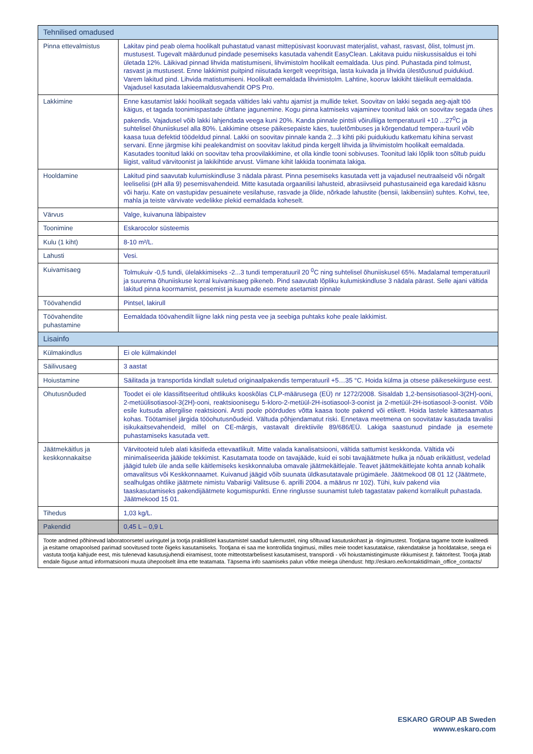| Tehnilised omadused | |
| --- | --- |
| Pinna ettevalmistus | Lakitav pind peab olema hoolikalt puhastatud vanast mittepüsivast kooruvast materjalist, vahast, rasvast, õlist, tolmust jm. mustusest. Tugevalt määrdunud pindade pesemiseks kasutada vahendit EasyClean. Lakitava puidu niiskussisaldus ei tohi ületada 12%. Läikivad pinnad lihvida matistumiseni, lihvimistolm hoolikalt eemaldada. Uus pind. Puhastada pind tolmust, rasvast ja mustusest. Enne lakkimist puitpind niisutada kergelt veepritsiga, lasta kuivada ja lihvida ülestõusnud puidukiud. Varem lakitud pind. Lihvida matistumiseni. Hoolikalt eemaldada lihvimistolm. Lahtine, kooruv lakikiht täielikult eemaldada. Vajadusel kasutada lakieemaldusvahendit OPS Pro. |
| Lakkimine | Enne kasutamist lakki hoolikalt segada vältides laki vahtu ajamist ja mullide teket. Soovitav on lakki segada aeg-ajalt töö käigus, et tagada toonimispastade ühtlane jagunemine. Kogu pinna katmiseks vajaminev toonitud lakk on soovitav segada ühes pakendis. Vajadusel võib lakki lahjendada veega kuni 20%. Kanda pinnale pintsli võirulliiga temperatuuril +10 ...27<sup>0</sup>C ja suhtelisel õhuniiskusel alla 80%. Lakkimine otsese päikesepaiste käes, tuuletõmbuses ja kõrgendatud tempera-tuuril võib kaasa tuua defektid töödeldud pinnal. Lakki on soovitav pinnale kanda 2...3 kihti piki puidukiudu katkematu kihina servast servani. Enne järgmise kihi pealekandmist on soovitav lakitud pinda kergelt lihvida ja lihvimistolm hoolikalt eemaldada. Kasutades toonitud lakki on soovitav teha proovilakkimine, et olla kindle tooni sobivuses. Toonitud laki lõplik toon sõltub puidu liigist, valitud värvitoonist ja lakikihtide arvust. Viimane kihit lakkida toonimata lakiga. |
| Hooldamine | Lakitud pind saavutab kulumiskindluse 3 nädala pärast. Pinna pesemiseks kasutada vett ja vajadusel neutraalseid või nõrgalt leeliselisi (pH alla 9) pesemisvahendeid. Mitte kasutada orgaanilisi lahusteid, abrasiivseid puhastusaineid ega karedaid käsnu või harju. Kate on vastupidav pesuainete vesilahuse, rasvade ja õlide, nõrkade lahustite (bensii, lakibensiin) suhtes. Kohvi, tee, mahla ja teiste värvivate vedelikke plekid eemaldada koheselt. |
| Värvus | Valge, kuivanuna läbipaistev |
| Toonimine | Eskarocolor süsteemis |
| Kulu (1 kiht) | 8-10 m²/L. |
| Lahusti | Vesi. |
| Kuivamisaeg | Tolmukuiv -0,5 tundi, ülelakkimiseks -2...3 tundi temperatuuril 20 <sup>0</sup>C ning suhtelisel õhuniiskusel 65%. Madalamal temperatuuril ja suurema õhuniiskuse korral kuivamisaeg pikeneb. Pind saavutab lõpliku kulumiskindluse 3 nädala pärast. Selle ajani vältida lakitud pinna koormamist, pesemist ja kuumade esemete asetamist pinnale |
| Töövahendid | Pintsel, lakirull |
| Töövahendite puhastamine | Eemaldada töövahendilt liigne lakk ning pesta vee ja seebiga puhtaks kohe peale lakkimist. |
| Lisainfo | |
| Külmakindlus | Ei ole külmakindel |
| Säilivusaeg | 3 aastat |
| Hoiustamine | Säilitada ja transportida kindlalt suletud originaalpakendis temperatuuril +5…35 °C. Hoida külma ja otsese päikesekiirguse eest. |
| Ohutusnõuded | Toodet ei ole klassifitseeritud ohtlikuks kooskõlas CLP-määrusega (EÜ) nr 1272/2008. Sisaldab 1,2-bensisotiasool-3(2H)-ooni, 2-metüülisotiasool-3(2H)-ooni, reaktsioonisegu 5-kloro-2-metüül-2H-isotiasool-3-oonist ja 2-metüül-2H-isotiasool-3-oonist. Võib esile kutsuda allergilise reaktsiooni. Arsti poole pöördudes võtta kaasa toote pakend või etikett. Hoida lastele kättesaamatus kohas. Töötamisel järgida tööohutusnõudeid. Vältuda põhjendamatut riski. Ennetava meetmena on soovitatav kasutada tavalisi isikukaitsevahendeid, millel on CE-märgis, vastavalt direktiivile 89/686/EÜ. Lakiga saastunud pindade ja esemete puhastamiseks kasutada vett. |
| Jäätmekäitlus ja keskkonnakaitse | Värvitooteid tuleb alati käsitleda ettevaatlikult. Mitte valada kanalisatsiooni, vältida sattumist keskkonda. Vältida või minimaliseerida jääkide tekkimist. Kasutamata toode on tavajääde, kuid ei sobi tavajäätmete hulka ja nõuab erikäitlust, vedelad jäägid tuleb üle anda selle käitlemiseks keskkonnaluba omavale jäätmekäitlejale. Teavet jäätmekäitlejate kohta annab kohalik omavalitsus või Keskkonnaamet. Kuivanud jäägid võib suunata üldkasutatavale prügimäele. Jäätmekood 08 01 12 (Jäätmete, sealhulgas ohtlike jäätmete nimistu Vabariigi Valitsuse 6. aprilli 2004. a määrus nr 102). Tühi, kuiv pakend viia taaskasutamiseks pakendijäätmete kogumispunkti. Enne ringlusse suunamist tuleb tagastatav pakend korralikult puhastada. Jäätmekood 15 01. |
| Tihedus | 1,03 kg/L. |
| Pakendid | 0,45 L – 0,9 L |
| Toote andmed põhinevad laboratoorsetel uuringutel ja tootja praktilistel kasutamistel saadud tulemustel, ning sõltuvad kasutuskohast ja -tingimustest. Tootjana tagame toote kvaliteedi ja esitame omapoolsed parimad soovitused toote õigeks kasutamiseks. Tootjana ei saa me kontrollida tingimusi, milles meie toodet kasutatakse, rakendatakse ja hooldatakse, seega ei vastuta tootja kahjude eest, mis tulenevad kasutusjuhendi eiramisest, toote mitteotstarbelisest kasutamisest, transpordi - või hoiustamistingimuste rikkumisest jt. faktoritest. Tootja jätab endale õiguse antud informatsiooni muuta ühepoolselt ilma ette teatamata. Täpsema info saamiseks palun võtke meiega ühendust: http://eskaro.ee/kontaktid/main_office_contacts/ | |
ESKARO GROUP AB Sweden
wwww.eskaro.com